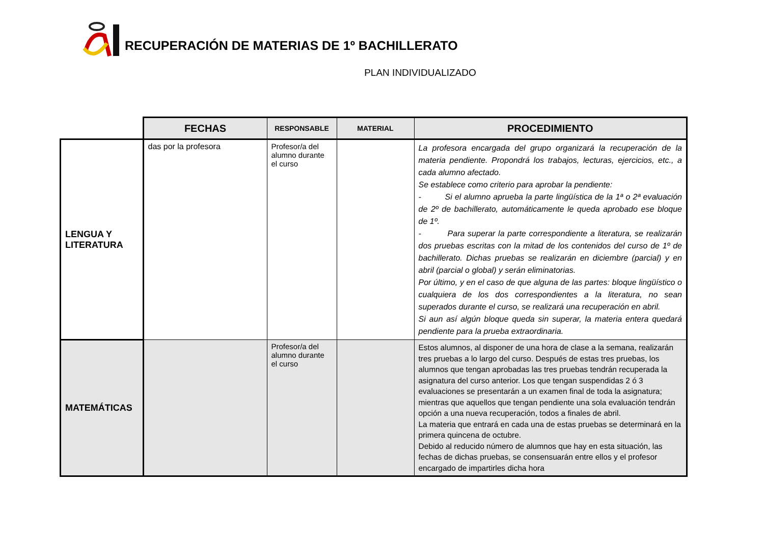RECUPERACIÓN DE MATERIAS DE 1º BACHILLERATO
PLAN INDIVIDUALIZADO
| | FECHAS | RESPONSABLE | MATERIAL | PROCEDIMIENTO |
| LENGUA Y LITERATURA | das por la profesora | Profesor/a del alumno durante el curso | | La profesora encargada del grupo organizará la recuperación de la materia pendiente. Propondrá los trabajos, lecturas, ejercicios, etc., a cada alumno afectado. Se establece como criterio para aprobar la pendiente: - Si el alumno aprueba la parte lingüística de la 1ª o 2ª evaluación de 2º de bachillerato, automáticamente le queda aprobado ese bloque de 1º. - Para superar la parte correspondiente a literatura, se realizarán dos pruebas escritas con la mitad de los contenidos del curso de 1º de bachillerato. Dichas pruebas se realizarán en diciembre (parcial) y en abril (parcial o global) y serán eliminatorias. Por último, y en el caso de que alguna de las partes: bloque lingüístico o cualquiera de los dos correspondientes a la literatura, no sean superados durante el curso, se realizará una recuperación en abril. Si aun así algún bloque queda sin superar, la materia entera quedará pendiente para la prueba extraordinaria. |
| MATEMÁTICAS | | Profesor/a del alumno durante el curso | | Estos alumnos, al disponer de una hora de clase a la semana, realizarán tres pruebas a lo largo del curso. Después de estas tres pruebas, los alumnos que tengan aprobadas las tres pruebas tendrán recuperada la asignatura del curso anterior. Los que tengan suspendidas 2 ó 3 evaluaciones se presentarán a un examen final de toda la asignatura; mientras que aquellos que tengan pendiente una sola evaluación tendrán opción a una nueva recuperación, todos a finales de abril. La materia que entrará en cada una de estas pruebas se determinará en la primera quincena de octubre. Debido al reducido número de alumnos que hay en esta situación, las fechas de dichas pruebas, se consensuarán entre ellos y el profesor encargado de impartirles dicha hora |